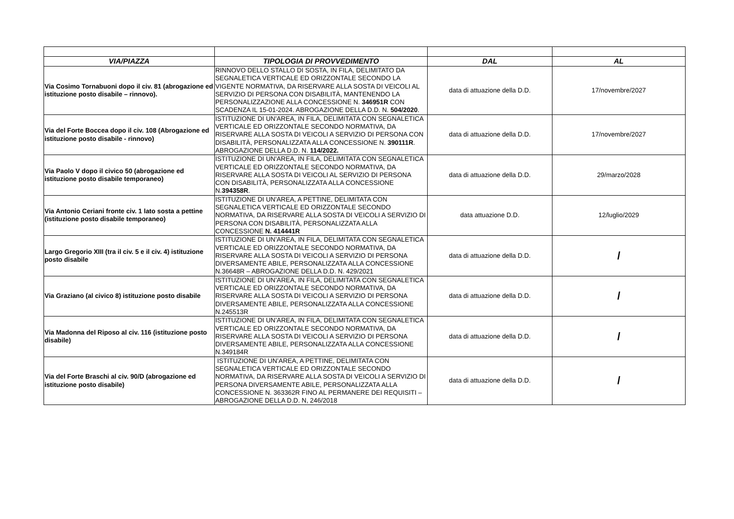| VIA/PIAZZA | TIPOLOGIA DI PROVVEDIMENTO | DAL | AL |
| --- | --- | --- | --- |
| Via Cosimo Tornabuoni dopo il civ. 81 (abrogazione ed istituzione posto disabile – rinnovo). | RINNOVO DELLO STALLO DI SOSTA, IN FILA, DELIMITATO DA SEGNALETICA VERTICALE ED ORIZZONTALE SECONDO LA VIGENTE NORMATIVA, DA RISERVARE ALLA SOSTA DI VEICOLI AL SERVIZIO DI PERSONA CON DISABILITÀ, MANTENENDO LA PERSONALIZZAZIONE ALLA CONCESSIONE N. 346951R CON SCADENZA IL 15-01-2024. ABROGAZIONE DELLA D.D. N. 504/2020 . | data di attuazione della D.D. | 17/novembre/2027 |
| Via del Forte Boccea dopo il civ. 108 (Abrogazione ed istituzione posto disabile - rinnovo) | ISTITUZIONE DI UN'AREA, IN FILA, DELIMITATA CON SEGNALETICA VERTICALE ED ORIZZONTALE SECONDO NORMATIVA, DA RISERVARE ALLA SOSTA DI VEICOLI A SERVIZIO DI PERSONA CON DISABILITÀ, PERSONALIZZATA ALLA CONCESSIONE N. 390111R . ABROGAZIONE DELLA D.D. N. 114/2022. | data di attuazione della D.D. | 17/novembre/2027 |
| Via Paolo V dopo il civico 50 (abrogazione ed istituzione posto disabile temporaneo) | ISTITUZIONE DI UN'AREA, IN FILA, DELIMITATA CON SEGNALETICA VERTICALE ED ORIZZONTALE SECONDO NORMATIVA, DA RISERVARE ALLA SOSTA DI VEICOLI AL SERVIZIO DI PERSONA CON DISABILITÀ, PERSONALIZZATA ALLA CONCESSIONE N. 394358R . | data di attuazione della D.D. | 29/marzo/2028 |
| Via Antonio Ceriani fronte civ. 1 lato sosta a pettine (istituzione posto disabile temporaneo) | ISTITUZIONE DI UN'AREA, A PETTINE, DELIMITATA CON SEGNALETICA VERTICALE ED ORIZZONTALE SECONDO NORMATIVA, DA RISERVARE ALLA SOSTA DI VEICOLI A SERVIZIO DI PERSONA CON DISABILITÀ, PERSONALIZZATA ALLA CONCESSIONE N. 414441R | data attuazione D.D. | 12/luglio/2029 |
| Largo Gregorio XIII (tra il civ. 5 e il civ. 4) istituzione posto disabile | ISTITUZIONE DI UN’AREA, IN FILA, DELIMITATA CON SEGNALETICA VERTICALE ED ORIZZONTALE SECONDO NORMATIVA, DA RISERVARE ALLA SOSTA DI VEICOLI A SERVIZIO DI PERSONA DIVERSAMENTE ABILE, PERSONALIZZATA ALLA CONCESSIONE N.36648R – ABROGAZIONE DELLA D.D. N. 429/2021 | data di attuazione della D.D. | / |
| Via Graziano (al civico 8) istituzione posto disabile | ISTITUZIONE DI UN’AREA, IN FILA, DELIMITATA CON SEGNALETICA VERTICALE ED ORIZZONTALE SECONDO NORMATIVA, DA RISERVARE ALLA SOSTA DI VEICOLI A SERVIZIO DI PERSONA DIVERSAMENTE ABILE, PERSONALIZZATA ALLA CONCESSIONE N.245513R | data di attuazione della D.D. | / |
| Via Madonna del Riposo al civ. 116 (istituzione posto disabile) | ISTITUZIONE DI UN’AREA, IN FILA, DELIMITATA CON SEGNALETICA VERTICALE ED ORIZZONTALE SECONDO NORMATIVA, DA RISERVARE ALLA SOSTA DI VEICOLI A SERVIZIO DI PERSONA DIVERSAMENTE ABILE, PERSONALIZZATA ALLA CONCESSIONE N.349184R | data di attuazione della D.D. | / |
| Via del Forte Braschi al civ. 90/D (abrogazione ed istituzione posto disabile) | ISTITUZIONE DI UN’AREA, A PETTINE, DELIMITATA CON SEGNALETICA VERTICALE ED ORIZZONTALE SECONDO NORMATIVA, DA RISERVARE ALLA SOSTA DI VEICOLI A SERVIZIO DI PERSONA DIVERSAMENTE ABILE, PERSONALIZZATA ALLA CONCESSIONE N. 363362R FINO AL PERMANERE DEI REQUISITI – ABROGAZIONE DELLA D.D. N, 246/2018 | data di attuazione della D.D. | / |